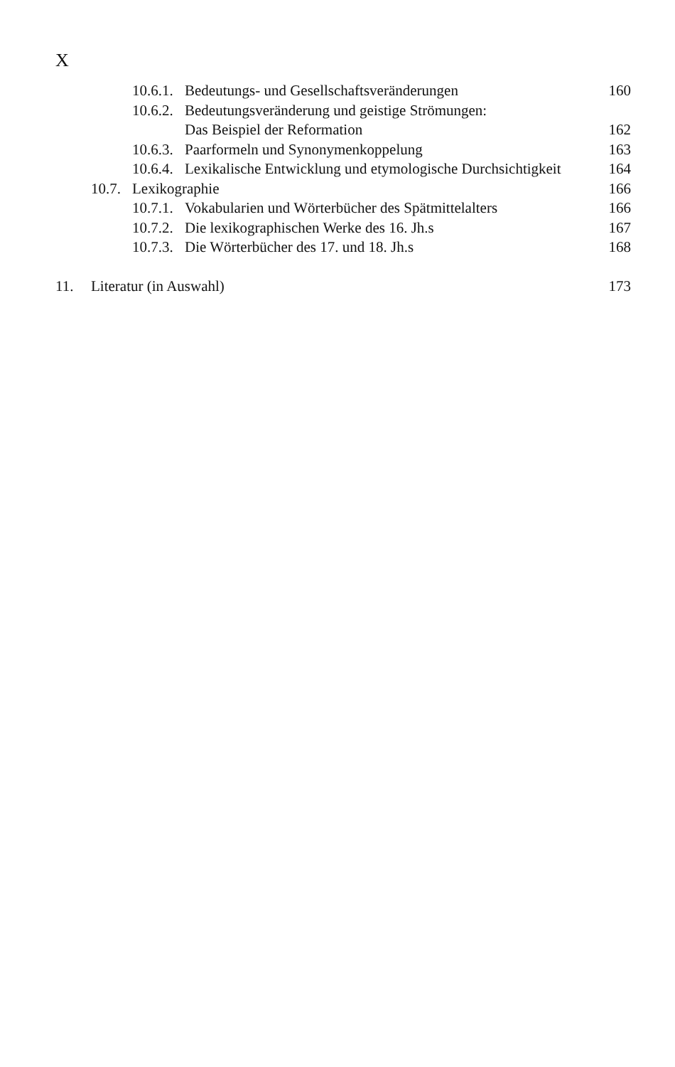X
10.6.1. Bedeutungs- und Gesellschaftsveränderungen 160
10.6.2. Bedeutungsveränderung und geistige Strömungen:
Das Beispiel der Reformation
162
10.6.3. Paarformeln und Synonymenkoppelung 163
10.6.4. Lexikalische Entwicklung und etymologische Durchsichtigkeit 164
10.7. Lexikographie 166
10.7.1. Vokabularien und Wörterbücher des Spätmittelalters 166
10.7.2. Die lexikographischen Werke des 16. Jh.s 167
10.7.3. Die Wörterbücher des 17. und 18. Jh.s 168
11. Literatur (in Auswahl) 173